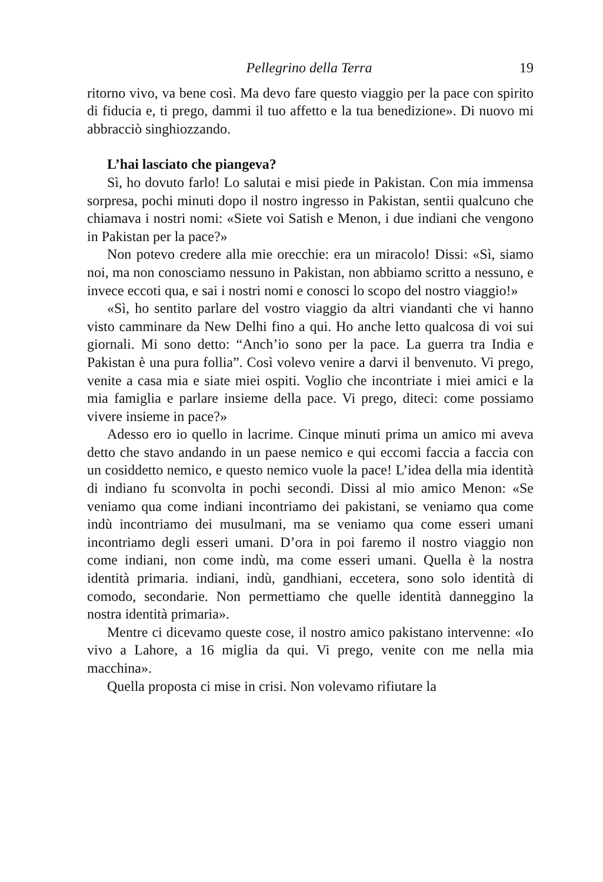Pellegrino della Terra 19
ritorno vivo, va bene così. Ma devo fare questo viaggio per la pace con spirito di fiducia e, ti prego, dammi il tuo affetto e la tua benedizione». Di nuovo mi abbracciò singhiozzando.
L’hai lasciato che piangeva?
Sì, ho dovuto farlo! Lo salutai e misi piede in Pakistan. Con mia immensa sorpresa, pochi minuti dopo il nostro ingresso in Pakistan, sentii qualcuno che chiamava i nostri nomi: «Siete voi Satish e Menon, i due indiani che vengono in Pakistan per la pace?»
Non potevo credere alla mie orecchie: era un miracolo! Dissi: «Sì, siamo noi, ma non conosciamo nessuno in Pakistan, non abbiamo scritto a nessuno, e invece eccoti qua, e sai i nostri nomi e conosci lo scopo del nostro viaggio!»
«Sì, ho sentito parlare del vostro viaggio da altri viandanti che vi hanno visto camminare da New Delhi fino a qui. Ho anche letto qualcosa di voi sui giornali. Mi sono detto: “Anch’io sono per la pace. La guerra tra India e Pakistan è una pura follia”. Così volevo venire a darvi il benvenuto. Vi prego, venite a casa mia e siate miei ospiti. Voglio che incontriate i miei amici e la mia famiglia e parlare insieme della pace. Vi prego, diteci: come possiamo vivere insieme in pace?»
Adesso ero io quello in lacrime. Cinque minuti prima un amico mi aveva detto che stavo andando in un paese nemico e qui eccomi faccia a faccia con un cosiddetto nemico, e questo nemico vuole la pace! L’idea della mia identità di indiano fu sconvolta in pochi secondi. Dissi al mio amico Menon: «Se veniamo qua come indiani incontriamo dei pakistani, se veniamo qua come indù incontriamo dei musulmani, ma se veniamo qua come esseri umani incontriamo degli esseri umani. D’ora in poi faremo il nostro viaggio non come indiani, non come indù, ma come esseri umani. Quella è la nostra identità primaria. indiani, indù, gandhiani, eccetera, sono solo identità di comodo, secondarie. Non permettiamo che quelle identità danneggino la nostra identità primaria».
Mentre ci dicevamo queste cose, il nostro amico pakistano intervenne: «Io vivo a Lahore, a 16 miglia da qui. Vi prego, venite con me nella mia macchina».
Quella proposta ci mise in crisi. Non volevamo rifiutare la